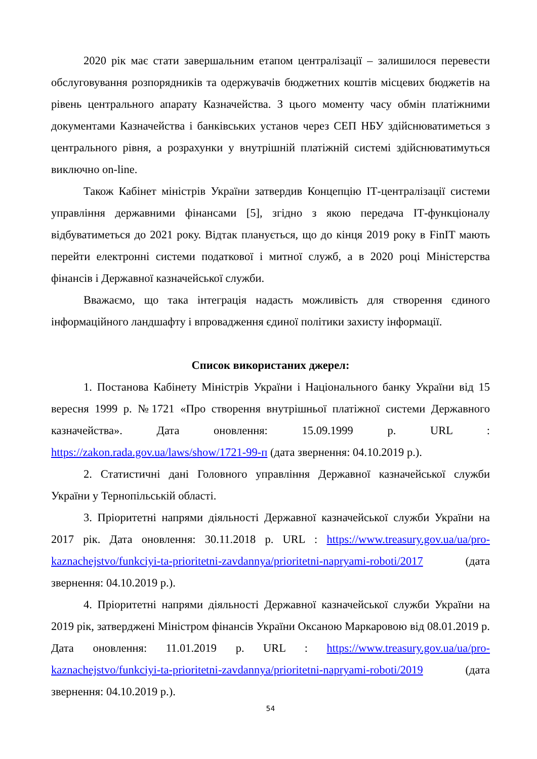2020 рік має стати завершальним етапом централізації – залишилося перевести обслуговування розпорядників та одержувачів бюджетних коштів місцевих бюджетів на рівень центрального апарату Казначейства. З цього моменту часу обмін платіжними документами Казначейства і банківських установ через СЕП НБУ здійснюватиметься з центрального рівня, а розрахунки у внутрішній платіжній системі здійснюватимуться виключно on-line.
Також Кабінет міністрів України затвердив Концепцію ІТ-централізації системи управління державними фінансами [5], згідно з якою передача ІТ-функціоналу відбуватиметься до 2021 року. Відтак планується, що до кінця 2019 року в FinIT мають перейти електронні системи податкової і митної служб, а в 2020 році Міністерства фінансів і Державної казначейської служби.
Вважаємо, що така інтеграція надасть можливість для створення єдиного інформаційного ландшафту і впровадження єдиної політики захисту інформації.
Список використаних джерел:
1. Постанова Кабінету Міністрів України і Національного банку України від 15 вересня 1999 р. №1721 «Про створення внутрішньої платіжної системи Державного казначейства». Дата оновлення: 15.09.1999 р. URL : https://zakon.rada.gov.ua/laws/show/1721-99-п (дата звернення: 04.10.2019 р.).
2. Статистичні дані Головного управління Державної казначейської служби України у Тернопільській області.
3. Пріоритетні напрями діяльності Державної казначейської служби України на 2017 рік. Дата оновлення: 30.11.2018 р. URL : https://www.treasury.gov.ua/ua/pro-kaznachejstvo/funkciyi-ta-prioritetni-zavdannya/prioritetni-napryami-roboti/2017 (дата звернення: 04.10.2019 р.).
4. Пріоритетні напрями діяльності Державної казначейської служби України на 2019 рік, затверджені Міністром фінансів України Оксаною Маркаровою від 08.01.2019 р. Дата оновлення: 11.01.2019 р. URL : https://www.treasury.gov.ua/ua/pro-kaznachejstvo/funkciyi-ta-prioritetni-zavdannya/prioritetni-napryami-roboti/2019 (дата звернення: 04.10.2019 р.).
54